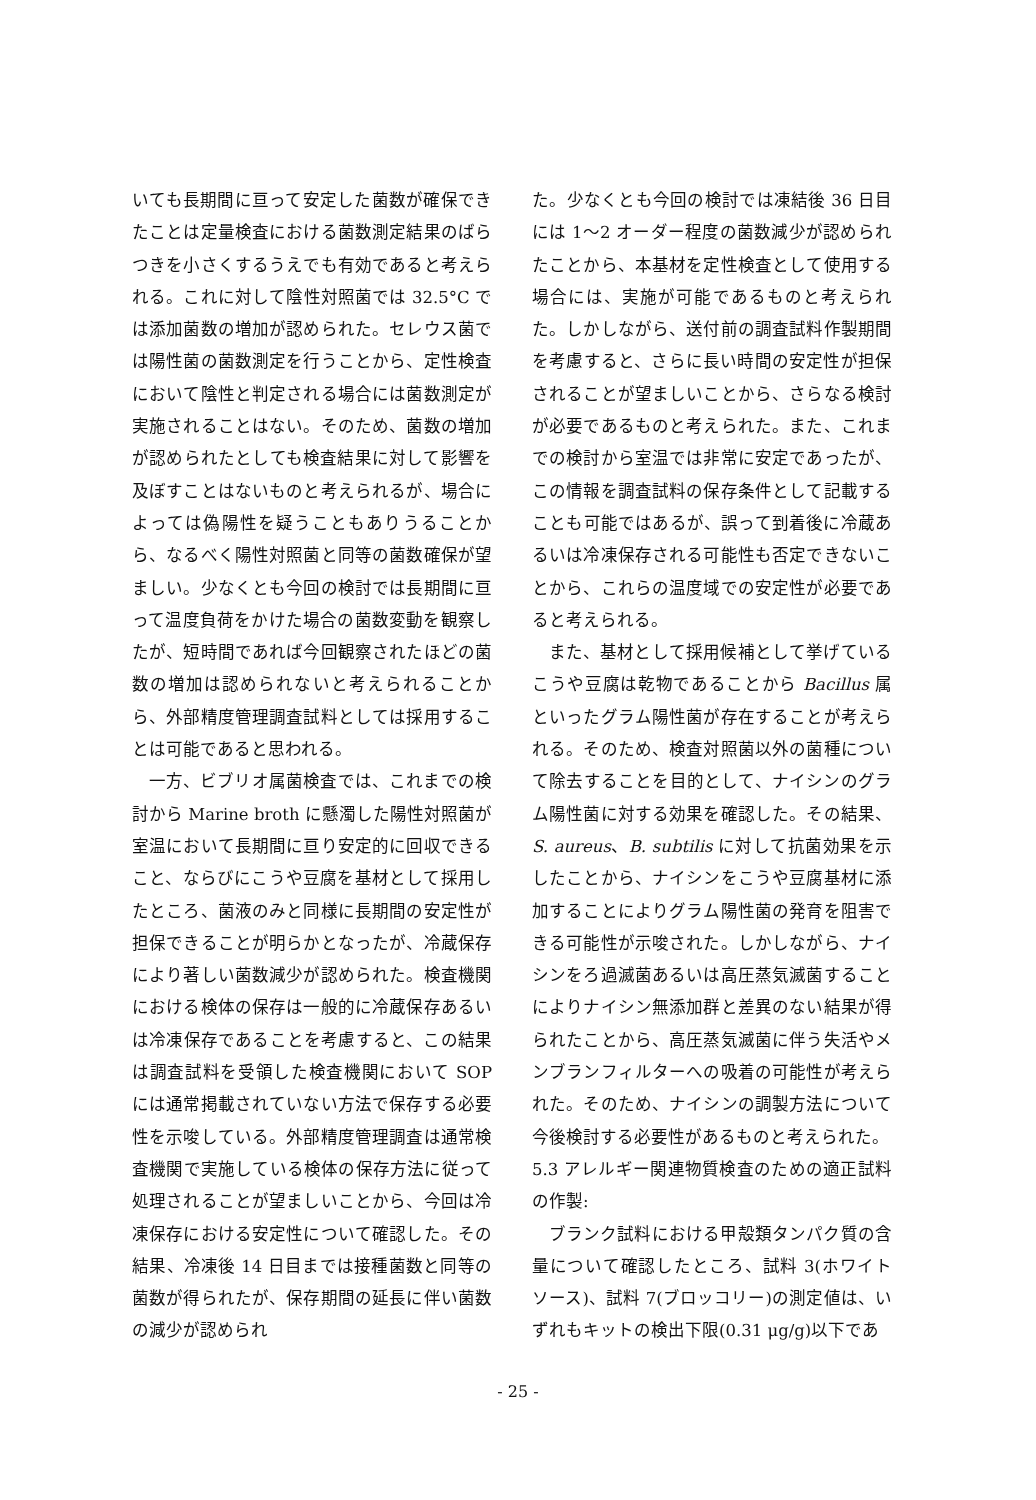いても長期間に亘って安定した菌数が確保できたことは定量検査における菌数測定結果のばらつきを小さくするうえでも有効であると考えられる。これに対して陰性対照菌では 32.5°C では添加菌数の増加が認められた。セレウス菌では陽性菌の菌数測定を行うことから、定性検査において陰性と判定される場合には菌数測定が実施されることはない。そのため、菌数の増加が認められたとしても検査結果に対して影響を及ぼすことはないものと考えられるが、場合によっては偽陽性を疑うこともありうることから、なるべく陽性対照菌と同等の菌数確保が望ましい。少なくとも今回の検討では長期間に亘って温度負荷をかけた場合の菌数変動を観察したが、短時間であれば今回観察されたほどの菌数の増加は認められないと考えられることから、外部精度管理調査試料としては採用することは可能であると思われる。
一方、ビブリオ属菌検査では、これまでの検討から Marine broth に懸濁した陽性対照菌が室温において長期間に亘り安定的に回収できること、ならびにこうや豆腐を基材として採用したところ、菌液のみと同様に長期間の安定性が担保できることが明らかとなったが、冷蔵保存により著しい菌数減少が認められた。検査機関における検体の保存は一般的に冷蔵保存あるいは冷凍保存であることを考慮すると、この結果は調査試料を受領した検査機関において SOP には通常掲載されていない方法で保存する必要性を示唆している。外部精度管理調査は通常検査機関で実施している検体の保存方法に従って処理されることが望ましいことから、今回は冷凍保存における安定性について確認した。その結果、冷凍後 14 日目までは接種菌数と同等の菌数が得られたが、保存期間の延長に伴い菌数の減少が認められ
た。少なくとも今回の検討では凍結後 36 日目には 1〜2 オーダー程度の菌数減少が認められたことから、本基材を定性検査として使用する場合には、実施が可能であるものと考えられた。しかしながら、送付前の調査試料作製期間を考慮すると、さらに長い時間の安定性が担保されることが望ましいことから、さらなる検討が必要であるものと考えられた。また、これまでの検討から室温では非常に安定であったが、この情報を調査試料の保存条件として記載することも可能ではあるが、誤って到着後に冷蔵あるいは冷凍保存される可能性も否定できないことから、これらの温度域での安定性が必要であると考えられる。
また、基材として採用候補として挙げているこうや豆腐は乾物であることから Bacillus 属といったグラム陽性菌が存在することが考えられる。そのため、検査対照菌以外の菌種について除去することを目的として、ナイシンのグラム陽性菌に対する効果を確認した。その結果、S. aureus、B. subtilis に対して抗菌効果を示したことから、ナイシンをこうや豆腐基材に添加することによりグラム陽性菌の発育を阻害できる可能性が示唆された。しかしながら、ナイシンをろ過滅菌あるいは高圧蒸気滅菌することによりナイシン無添加群と差異のない結果が得られたことから、高圧蒸気滅菌に伴う失活やメンブランフィルターへの吸着の可能性が考えられた。そのため、ナイシンの調製方法について今後検討する必要性があるものと考えられた。
5.3 アレルギー関連物質検査のための適正試料の作製:
ブランク試料における甲殻類タンパク質の含量について確認したところ、試料 3(ホワイトソース)、試料 7(ブロッコリー)の測定値は、いずれもキットの検出下限(0.31 μg/g)以下であ
- 25 -